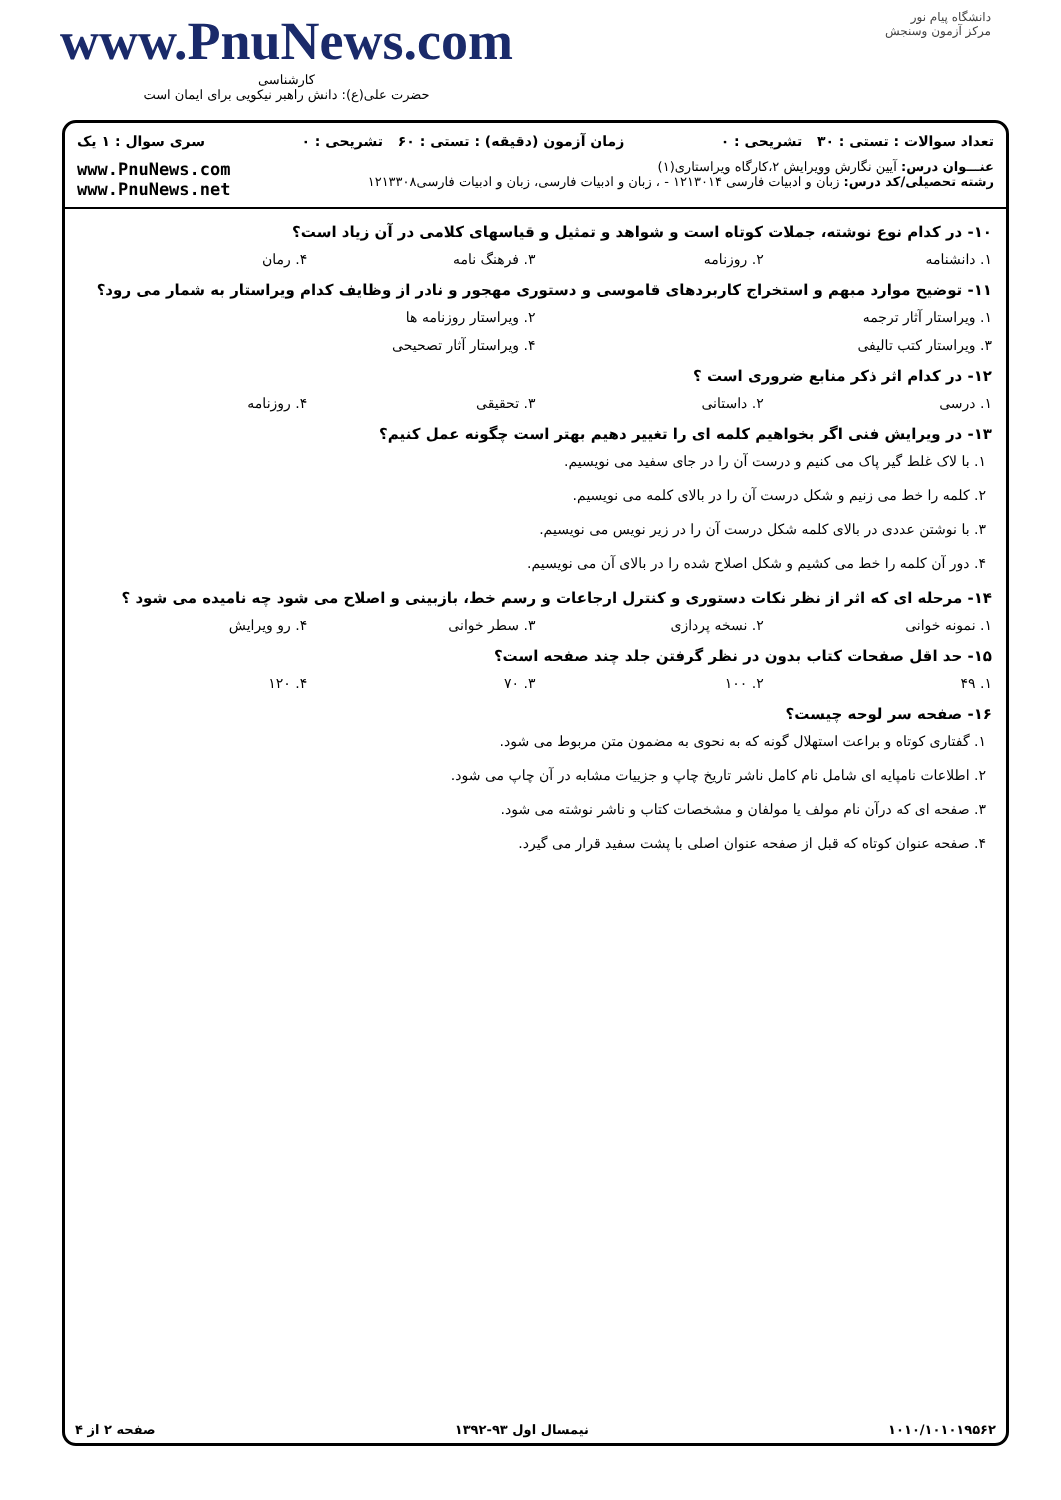دانشگاه پیام نور
مرکز آزمون وسنجش
www.PnuNews.com
کارشناسی
حضرت علی(ع): دانش راهبر نیکویی برای ایمان است
تعداد سوالات : تستی : ۳۰ تشریحی : ۰ زمان آزمون (دقیقه) : تستی : ۶۰ تشریحی : ۰ سری سوال : ۱ یک
عنـــوان درس: آیین نگارش وویرایش ۲،کارگاه ویراستاری(۱)
رشته تحصیلی/کد درس: زبان و ادبیات فارسی ۱۲۱۳۰۱۴ - ، زبان و ادبیات فارسی، زبان و ادبیات فارسی۱۲۱۳۳۰۸
www.PnuNews.com
www.PnuNews.net
۱۰- در کدام نوع نوشته، جملات کوتاه است و شواهد و تمثیل و قیاسهای کلامی در آن زیاد است؟
۱. دانشنامه ۲. روزنامه ۳. فرهنگ نامه ۴. رمان
۱۱- توضیح موارد مبهم و استخراج کاربردهای قاموسی و دستوری مهجور و نادر از وظایف کدام ویراستار به شمار می رود؟
۱. ویراستار آثار ترجمه ۲. ویراستار روزنامه ها
۳. ویراستار کتب تالیفی ۴. ویراستار آثار تصحیحی
۱۲- در کدام اثر ذکر منابع ضروری است ؟
۱. درسی ۲. داستانی ۳. تحقیقی ۴. روزنامه
۱۳- در ویرایش فنی اگر بخواهیم کلمه ای را تغییر دهیم بهتر است چگونه عمل کنیم؟
۱. با لاک غلط گیر پاک می کنیم و درست آن را در جای سفید می نویسیم.
۲. کلمه را خط می زنیم و شکل درست آن را در بالای کلمه می نویسیم.
۳. با نوشتن عددی در بالای کلمه شکل درست آن را در زیر نویس می نویسیم.
۴. دور آن کلمه را خط می کشیم و شکل اصلاح شده را در بالای آن می نویسیم.
۱۴- مرحله ای که اثر از نظر نکات دستوری و کنترل ارجاعات و رسم خط، بازبینی و اصلاح می شود چه نامیده می شود ؟
۱. نمونه خوانی ۲. نسخه پردازی ۳. سطر خوانی ۴. رو ویرایش
۱۵- حد اقل صفحات کتاب بدون در نظر گرفتن جلد چند صفحه است؟
۱. ۴۹ ۲. ۱۰۰ ۳. ۷۰ ۴. ۱۲۰
۱۶- صفحه سر لوحه چیست؟
۱. گفتاری کوتاه و براعت استهلال گونه که به نحوی به مضمون متن مربوط می شود.
۲. اطلاعات نامپایه ای شامل نام کامل ناشر تاریخ چاپ و جزییات مشابه در آن چاپ می شود.
۳. صفحه ای که درآن نام مولف یا مولفان و مشخصات کتاب و ناشر نوشته می شود.
۴. صفحه عنوان کوتاه که قبل از صفحه عنوان اصلی با پشت سفید قرار می گیرد.
صفحه ۲ از ۴ نیمسال اول ۹۳-۱۳۹۲ ۱۰۱۰/۱۰۱۰۱۹۵۶۲